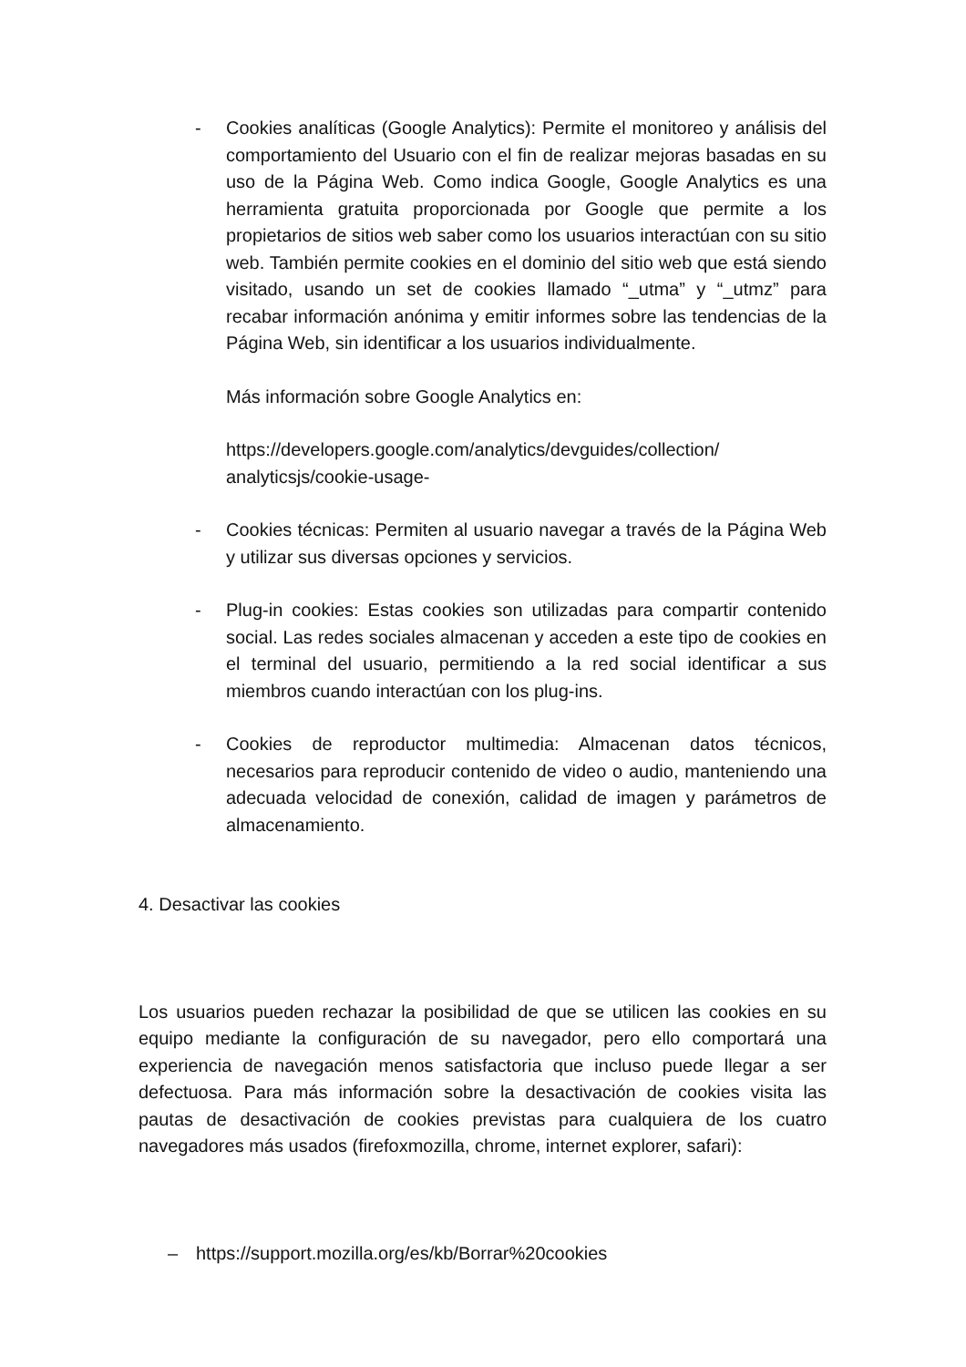- Cookies analíticas (Google Analytics): Permite el monitoreo y análisis del comportamiento del Usuario con el fin de realizar mejoras basadas en su uso de la Página Web. Como indica Google, Google Analytics es una herramienta gratuita proporcionada por Google que permite a los propietarios de sitios web saber como los usuarios interactúan con su sitio web. También permite cookies en el dominio del sitio web que está siendo visitado, usando un set de cookies llamado “_utma” y “_utmz” para recabar información anónima y emitir informes sobre las tendencias de la Página Web, sin identificar a los usuarios individualmente.
Más información sobre Google Analytics en:
https://developers.google.com/analytics/devguides/collection/ analyticsjs/cookie-usage-
- Cookies técnicas: Permiten al usuario navegar a través de la Página Web y utilizar sus diversas opciones y servicios.
- Plug-in cookies: Estas cookies son utilizadas para compartir contenido social. Las redes sociales almacenan y acceden a este tipo de cookies en el terminal del usuario, permitiendo a la red social identificar a sus miembros cuando interactúan con los plug-ins.
- Cookies de reproductor multimedia: Almacenan datos técnicos, necesarios para reproducir contenido de video o audio, manteniendo una adecuada velocidad de conexión, calidad de imagen y parámetros de almacenamiento.
4. Desactivar las cookies
Los usuarios pueden rechazar la posibilidad de que se utilicen las cookies en su equipo mediante la configuración de su navegador, pero ello comportará una experiencia de navegación menos satisfactoria que incluso puede llegar a ser defectuosa. Para más información sobre la desactivación de cookies visita las pautas de desactivación de cookies previstas para cualquiera de los cuatro navegadores más usados (firefoxmozilla, chrome, internet explorer, safari):
– https://support.mozilla.org/es/kb/Borrar%20cookies